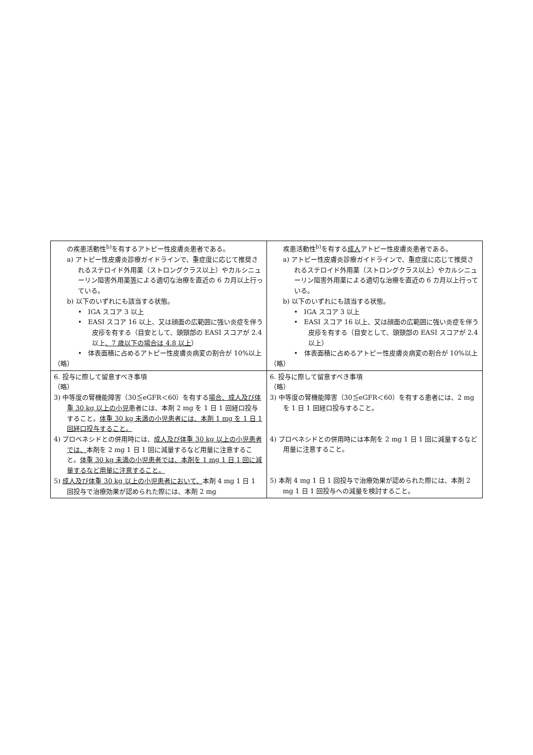| の疾患活動性<sup>b)</sup>を有するアトピー性皮膚炎患者である。 a) アトピー性皮膚炎診療ガイドラインで、重症度に応じて推奨されるステロイド外用薬（ストロングクラス以上）やカルシニューリン阻害外用薬 等 による適切な治療を直近の 6 カ月以上行っている。 b) 以下のいずれにも該当する状態。 • IGA スコア 3 以上 • EASI スコア 16 以上、又は顔面の広範囲に強い炎症を伴う皮疹を有する（目安として、頭頸部の EASI スコアが 2.4 以上 、7 歳以下の場合は 4.8 以上 ） • 体表面積に占めるアトピー性皮膚炎病変の割合が 10%以上 （略） | 疾患活動性<sup>b)</sup>を有する 成人 アトピー性皮膚炎患者である。 a) アトピー性皮膚炎診療ガイドラインで、重症度に応じて推奨されるステロイド外用薬（ストロングクラス以上）やカルシニューリン阻害外用薬による適切な治療を直近の 6 カ月以上行っている。 b) 以下のいずれにも該当する状態。 • IGA スコア 3 以上 • EASI スコア 16 以上、又は顔面の広範囲に強い炎症を伴う皮疹を有する（目安として、頭頸部の EASI スコアが 2.4 以上） • 体表面積に占めるアトピー性皮膚炎病変の割合が 10%以上 （略） |
| 6. 投与に際して留意すべき事項 （略） 3) 中等度の腎機能障害（30≦eGFR＜60）を有する 場合、成人及び体重 30 kg 以上の小児 患者には、本剤 2 mg を 1 日 1 回経口投与すること。 体重 30 kg 未満の小児患者には、本剤 1 mg を 1 日 1 回経口投与すること。 4) プロベネシドとの併用時には、 成人及び体重 30 kg 以上の小児患者では、 本剤を 2 mg 1 日 1 回に減量するなど用量に注意すること。 体重 30 kg 未満の小児患者では、本剤を 1 mg 1 日 1 回に減量するなど用量に注意すること。 5) 成人及び体重 30 kg 以上の小児患者において、 本剤 4 mg 1 日 1 回投与で治療効果が認められた際には、本剤 2 mg | 6. 投与に際して留意すべき事項 （略） 3) 中等度の腎機能障害（30≦eGFR＜60）を有する患者には、2 mg を 1 日 1 回経口投与すること。 4) プロベネシドとの併用時には本剤を 2 mg 1 日 1 回に減量するなど用量に注意すること。 5) 本剤 4 mg 1 日 1 回投与で治療効果が認められた際には、本剤 2 mg 1 日 1 回投与への減量を検討すること。 |